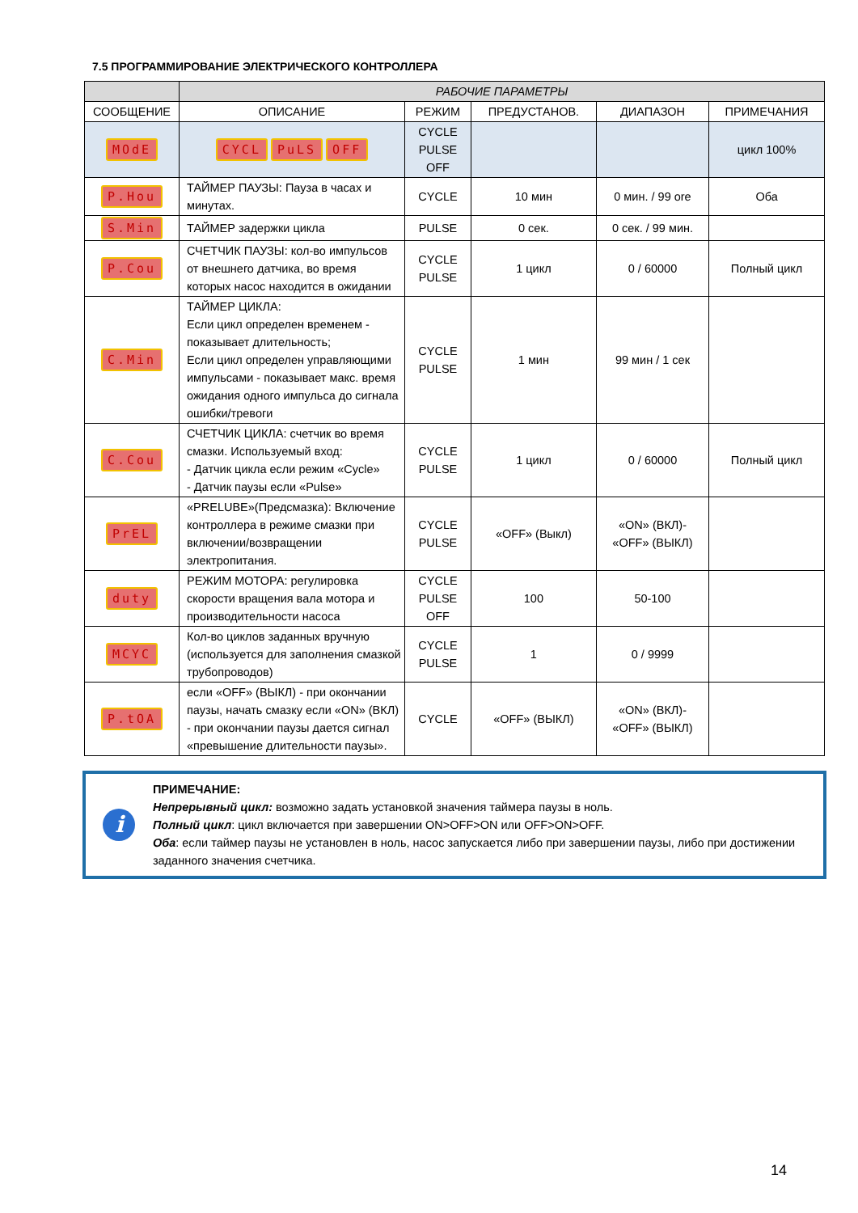7.5 ПРОГРАММИРОВАНИЕ ЭЛЕКТРИЧЕСКОГО КОНТРОЛЛЕРА
| | РАБОЧИЕ ПАРАМЕТРЫ | | | | |
| --- | --- | --- | --- | --- | --- |
| СООБЩЕНИЕ | ОПИСАНИЕ | РЕЖИМ | ПРЕДУСТАНОВ. | ДИАПАЗОН | ПРИМЕЧАНИЯ |
| MOdE | CYCL PuLS OFF | CYCLE PULSE OFF | | | цикл 100% |
| P.Hou | ТАЙМЕР ПАУЗЫ: Пауза в часах и минутах. | CYCLE | 10 мин | 0 мин. / 99 ore | Оба |
| S.Min | ТАЙМЕР задержки цикла | PULSE | 0 сек. | 0 сек. / 99 мин. | |
| P.Cou | СЧЕТЧИК ПАУЗЫ: кол-во импульсов от внешнего датчика, во время которых насос находится в ожидании | CYCLE PULSE | 1 цикл | 0 / 60000 | Полный цикл |
| C.Min | ТАЙМЕР ЦИКЛА: Если цикл определен временем - показывает длительность; Если цикл определен управляющими импульсами - показывает макс. время ожидания одного импульса до сигнала ошибки/тревоги | CYCLE PULSE | 1 мин | 99 мин / 1 сек | |
| C.Cou | СЧЕТЧИК ЦИКЛА: счетчик во время смазки. Используемый вход: - Датчик цикла если режим «Cycle» - Датчик паузы если «Pulse» | CYCLE PULSE | 1 цикл | 0 / 60000 | Полный цикл |
| PrEL | «PRELUBE»(Предсмазка): Включение контроллера в режиме смазки при включении/возвращении электропитания. | CYCLE PULSE | «OFF» (Выкл) | «ON» (ВКЛ)- «OFF» (ВЫКЛ) | |
| duty | РЕЖИМ МОТОРА: регулировка скорости вращения вала мотора и производительности насоса | CYCLE PULSE OFF | 100 | 50-100 | |
| MCYC | Кол-во циклов заданных вручную (используется для заполнения смазкой трубопроводов) | CYCLE PULSE | 1 | 0 / 9999 | |
| P.tOA | если «OFF» (ВЫКЛ) - при окончании паузы, начать смазку если «ON» (ВКЛ) - при окончании паузы дается сигнал «превышение длительности паузы». | CYCLE | «OFF» (ВЫКЛ) | «ON» (ВКЛ)- «OFF» (ВЫКЛ) | |
i
ПРИМЕЧАНИЕ:
Непрерывный цикл: возможно задать установкой значения таймера паузы в ноль.
Полный цикл: цикл включается при завершении ON>OFF>ON или OFF>ON>OFF.
Оба: если таймер паузы не установлен в ноль, насос запускается либо при завершении паузы, либо при достижении заданного значения счетчика.
14